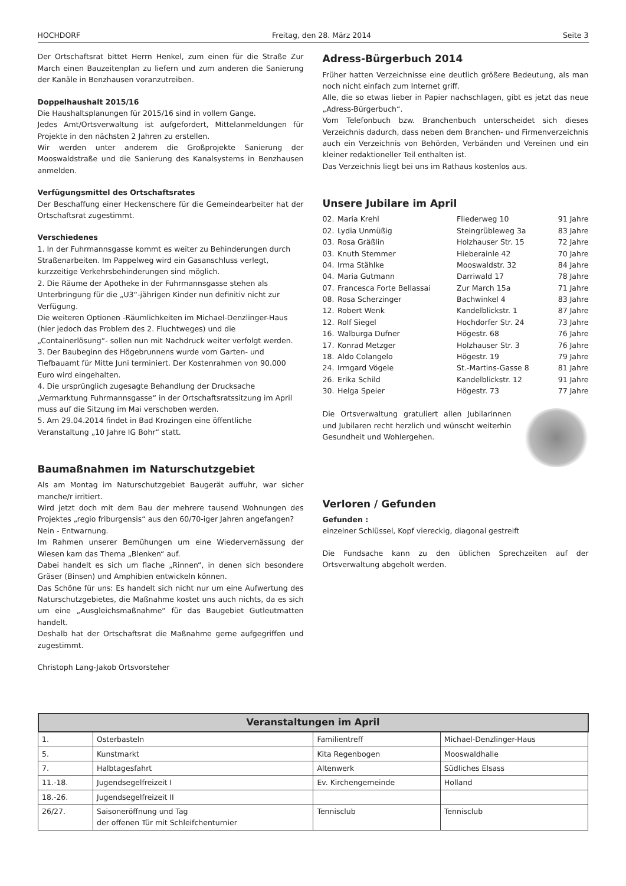HOCHDORF Freitag, den 28. März 2014 Seite 3
Der Ortschaftsrat bittet Herrn Henkel, zum einen für die Straße Zur March einen Bauzeitenplan zu liefern und zum anderen die Sanierung der Kanäle in Benzhausen voranzutreiben.
Doppelhaushalt 2015/16
Die Haushaltsplanungen für 2015/16 sind in vollem Gange.
Jedes Amt/Ortsverwaltung ist aufgefordert, Mittelanmeldungen für Projekte in den nächsten 2 Jahren zu erstellen.
Wir werden unter anderem die Großprojekte Sanierung der Mooswaldstraße und die Sanierung des Kanalsystems in Benzhausen anmelden.
Verfügungsmittel des Ortschaftsrates
Der Beschaffung einer Heckenschere für die Gemeindearbeiter hat der Ortschaftsrat zugestimmt.
Verschiedenes
1. In der Fuhrmannsgasse kommt es weiter zu Behinderungen durch Straßenarbeiten. Im Pappelweg wird ein Gasanschluss verlegt, kurzzeitige Verkehrsbehinderungen sind möglich.
2. Die Räume der Apotheke in der Fuhrmannsgasse stehen als Unterbringung für die „U3“-jährigen Kinder nun definitiv nicht zur Verfügung.
Die weiteren Optionen -Räumlichkeiten im Michael-Denzlinger-Haus (hier jedoch das Problem des 2. Fluchtweges) und die „Containerlösung“- sollen nun mit Nachdruck weiter verfolgt werden.
3. Der Baubeginn des Högebrunnens wurde vom Garten- und Tiefbauamt für Mitte Juni terminiert. Der Kostenrahmen von 90.000 Euro wird eingehalten.
4. Die ursprünglich zugesagte Behandlung der Drucksache „Vermarktung Fuhrmannsgasse“ in der Ortschaftsratssitzung im April muss auf die Sitzung im Mai verschoben werden.
5. Am 29.04.2014 findet in Bad Krozingen eine öffentliche Veranstaltung „10 Jahre IG Bohr“ statt.
Baumaßnahmen im Naturschutzgebiet
Als am Montag im Naturschutzgebiet Baugerät auffuhr, war sicher manche/r irritiert.
Wird jetzt doch mit dem Bau der mehrere tausend Wohnungen des Projektes „regio friburgensis“ aus den 60/70-iger Jahren angefangen?
Nein - Entwarnung.
Im Rahmen unserer Bemühungen um eine Wiedervernässung der Wiesen kam das Thema „Blenken“ auf.
Dabei handelt es sich um flache „Rinnen“, in denen sich besondere Gräser (Binsen) und Amphibien entwickeln können.
Das Schöne für uns: Es handelt sich nicht nur um eine Aufwertung des Naturschutzgebietes, die Maßnahme kostet uns auch nichts, da es sich um eine „Ausgleichsmaßnahme“ für das Baugebiet Gutleutmatten handelt.
Deshalb hat der Ortschaftsrat die Maßnahme gerne aufgegriffen und zugestimmt.
Christoph Lang-Jakob Ortsvorsteher
Adress-Bürgerbuch 2014
Früher hatten Verzeichnisse eine deutlich größere Bedeutung, als man noch nicht einfach zum Internet griff.
Alle, die so etwas lieber in Papier nachschlagen, gibt es jetzt das neue „Adress-Bürgerbuch“.
Vom Telefonbuch bzw. Branchenbuch unterscheidet sich dieses Verzeichnis dadurch, dass neben dem Branchen- und Firmenverzeichnis auch ein Verzeichnis von Behörden, Verbänden und Vereinen und ein kleiner redaktioneller Teil enthalten ist.
Das Verzeichnis liegt bei uns im Rathaus kostenlos aus.
Unsere Jubilare im April
| 02. | Maria Krehl | Fliederweg 10 | 91 Jahre |
| 02. | Lydia Unmüßig | Steingrübleweg 3a | 83 Jahre |
| 03. | Rosa Gräßlin | Holzhauser Str. 15 | 72 Jahre |
| 03. | Knuth Stemmer | Hieberainle 42 | 70 Jahre |
| 04. | Irma Stählke | Mooswaldstr. 32 | 84 Jahre |
| 04. | Maria Gutmann | Darriwald 17 | 78 Jahre |
| 07. | Francesca Forte Bellassai | Zur March 15a | 71 Jahre |
| 08. | Rosa Scherzinger | Bachwinkel 4 | 83 Jahre |
| 12. | Robert Wenk | Kandelblickstr. 1 | 87 Jahre |
| 12. | Rolf Siegel | Hochdorfer Str. 24 | 73 Jahre |
| 16. | Walburga Dufner | Högestr. 68 | 76 Jahre |
| 17. | Konrad Metzger | Holzhauser Str. 3 | 76 Jahre |
| 18. | Aldo Colangelo | Högestr. 19 | 79 Jahre |
| 24. | Irmgard Vögele | St.-Martins-Gasse 8 | 81 Jahre |
| 26. | Erika Schild | Kandelblickstr. 12 | 91 Jahre |
| 30. | Helga Speier | Högestr. 73 | 77 Jahre |
Die Ortsverwaltung gratuliert allen Jubilarinnen und Jubilaren recht herzlich und wünscht weiterhin Gesundheit und Wohlergehen.
Verloren / Gefunden
Gefunden :
einzelner Schlüssel, Kopf viereckig, diagonal gestreift
Die Fundsache kann zu den üblichen Sprechzeiten auf der Ortsverwaltung abgeholt werden.
| Veranstaltungen im April | | | |
| --- | --- | --- | --- |
| 1. | Osterbasteln | Familientreff | Michael-Denzlinger-Haus |
| 5. | Kunstmarkt | Kita Regenbogen | Mooswaldhalle |
| 7. | Halbtagesfahrt | Altenwerk | Südliches Elsass |
| 11.-18. | Jugendsegelfreizeit I | Ev. Kirchengemeinde | Holland |
| 18.-26. | Jugendsegelfreizeit II | | |
| 26/27. | Saisoneröffnung und Tag der offenen Tür mit Schleifchenturnier | Tennisclub | Tennisclub |